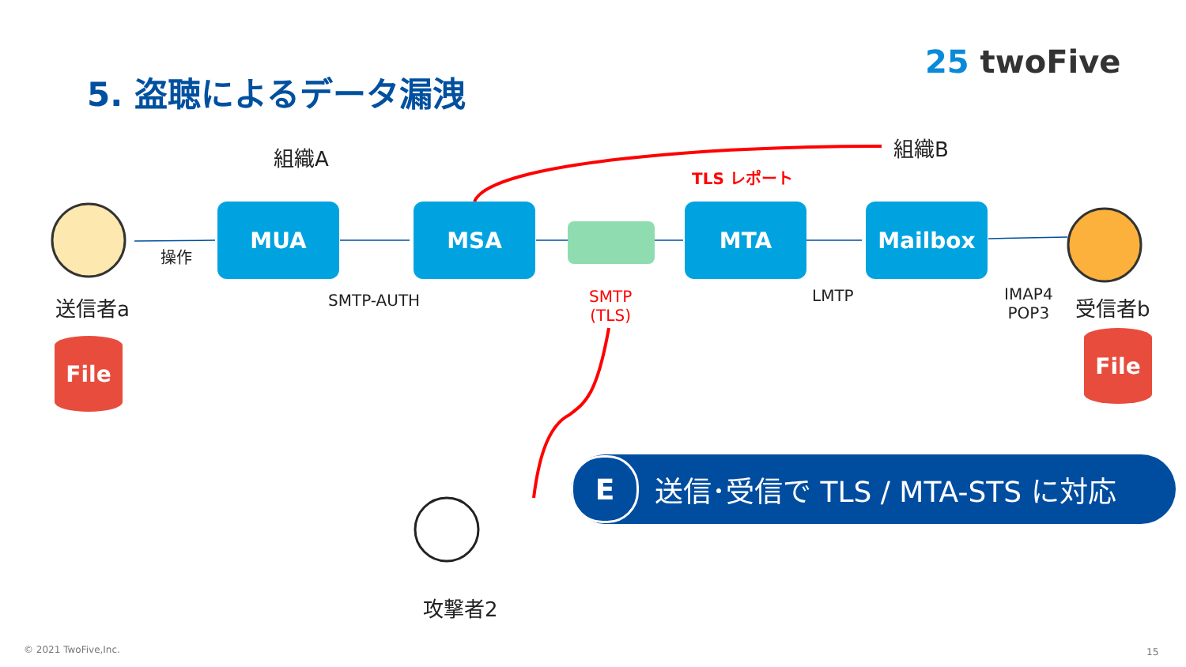5. 盗聴によるデータ漏洩
25 twoFive
組織A 組織B
TLS レポート
MUA MSA MTA Mailbox
操作
送信者a SMTP-AUTH
SMTP
(TLS)
LMTP
IMAP4
POP3
受信者b
File File
攻撃者2
E送信･受信で TLS / MTA-STS に対応
© 2021 TwoFive,Inc. 15